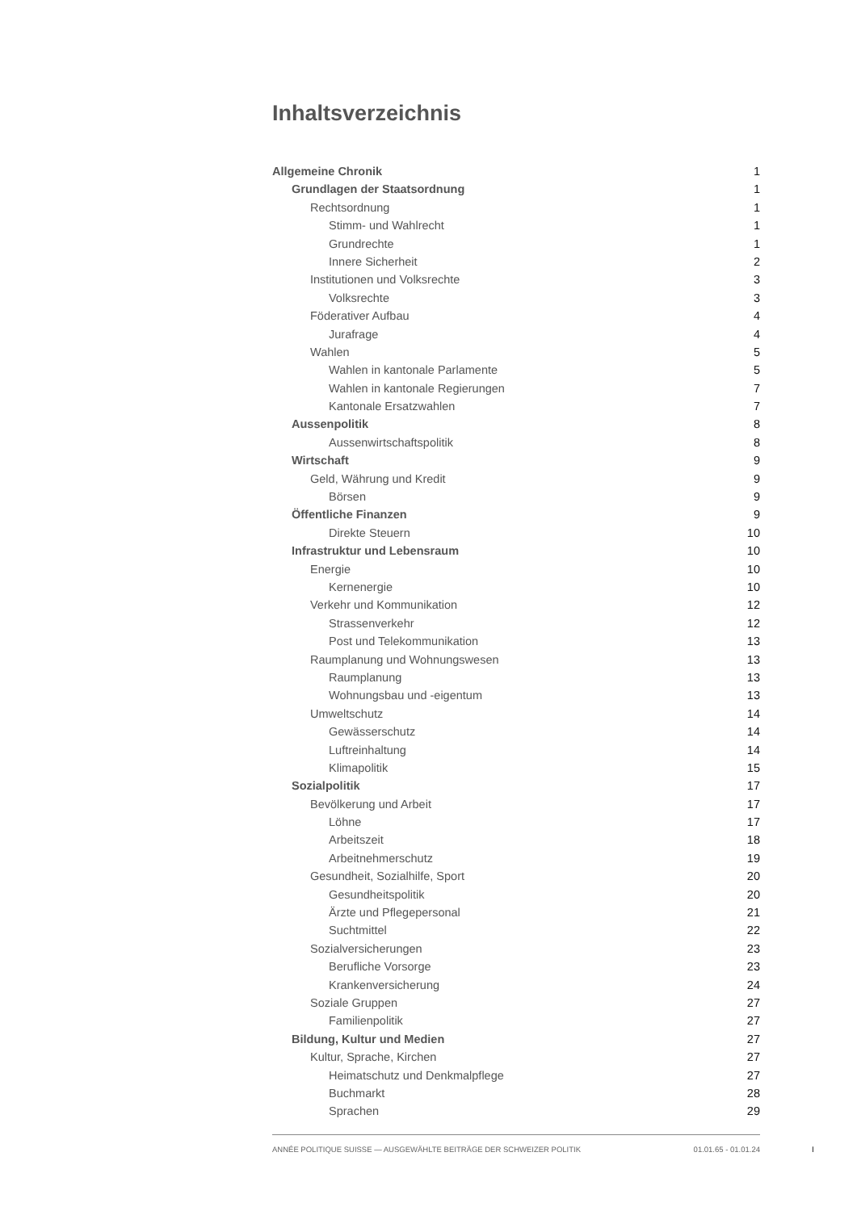Inhaltsverzeichnis
Allgemeine Chronik 1
Grundlagen der Staatsordnung 1
Rechtsordnung 1
Stimm- und Wahlrecht 1
Grundrechte 1
Innere Sicherheit 2
Institutionen und Volksrechte 3
Volksrechte 3
Föderativer Aufbau 4
Jurafrage 4
Wahlen 5
Wahlen in kantonale Parlamente 5
Wahlen in kantonale Regierungen 7
Kantonale Ersatzwahlen 7
Aussenpolitik 8
Aussenwirtschaftspolitik 8
Wirtschaft 9
Geld, Währung und Kredit 9
Börsen 9
Öffentliche Finanzen 9
Direkte Steuern 10
Infrastruktur und Lebensraum 10
Energie 10
Kernenergie 10
Verkehr und Kommunikation 12
Strassenverkehr 12
Post und Telekommunikation 13
Raumplanung und Wohnungswesen 13
Raumplanung 13
Wohnungsbau und -eigentum 13
Umweltschutz 14
Gewässerschutz 14
Luftreinhaltung 14
Klimapolitik 15
Sozialpolitik 17
Bevölkerung und Arbeit 17
Löhne 17
Arbeitszeit 18
Arbeitnehmerschutz 19
Gesundheit, Sozialhilfe, Sport 20
Gesundheitspolitik 20
Ärzte und Pflegepersonal 21
Suchtmittel 22
Sozialversicherungen 23
Berufliche Vorsorge 23
Krankenversicherung 24
Soziale Gruppen 27
Familienpolitik 27
Bildung, Kultur und Medien 27
Kultur, Sprache, Kirchen 27
Heimatschutz und Denkmalpflege 27
Buchmarkt 28
Sprachen 29
ANNÉE POLITIQUE SUISSE — AUSGEWÄHLTE BEITRÄGE DER SCHWEIZER POLITIK 01.01.65 - 01.01.24
I